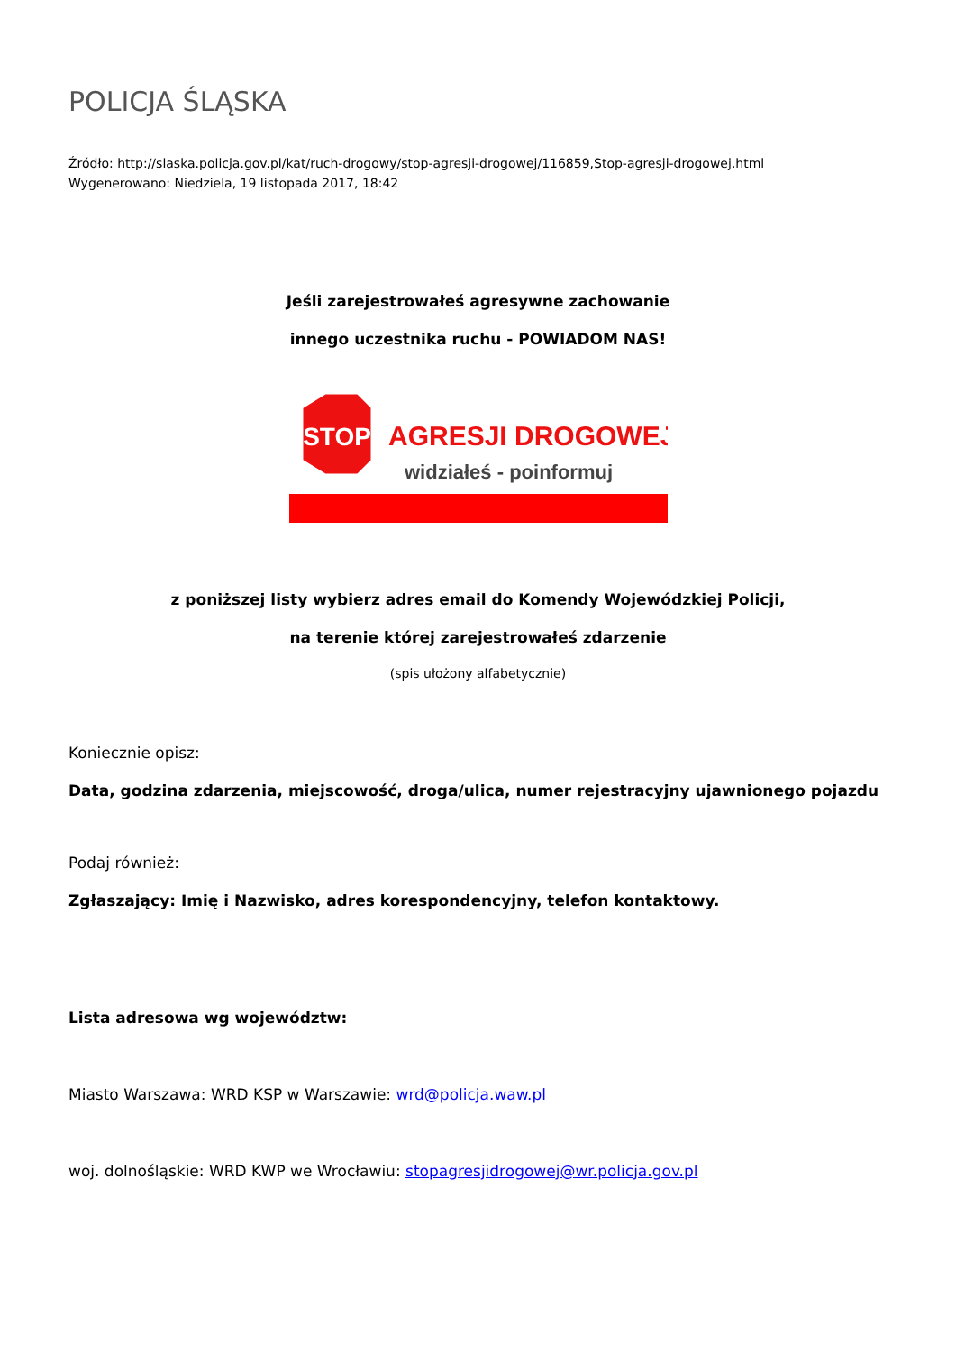POLICJA ŚLĄSKA
Źródło: http://slaska.policja.gov.pl/kat/ruch-drogowy/stop-agresji-drogowej/116859,Stop-agresji-drogowej.html
Wygenerowano: Niedziela, 19 listopada 2017, 18:42
Jeśli zarejestrowałeś agresywne zachowanie
innego uczestnika ruchu - POWIADOM NAS!
STOP
AGRESJI DROGOWEJ
widziałeś - poinformuj
z poniższej listy wybierz adres email do Komendy Wojewódzkiej Policji,
na terenie której zarejestrowałeś zdarzenie
(spis ułożony alfabetycznie)
Koniecznie opisz:
Data, godzina zdarzenia, miejscowość, droga/ulica, numer rejestracyjny ujawnionego pojazdu
Podaj również:
Zgłaszający: Imię i Nazwisko, adres korespondencyjny, telefon kontaktowy.
Lista adresowa wg województw:
Miasto Warszawa: WRD KSP w Warszawie: wrd@policja.waw.pl
woj. dolnośląskie: WRD KWP we Wrocławiu: stopagresjidrogowej@wr.policja.gov.pl